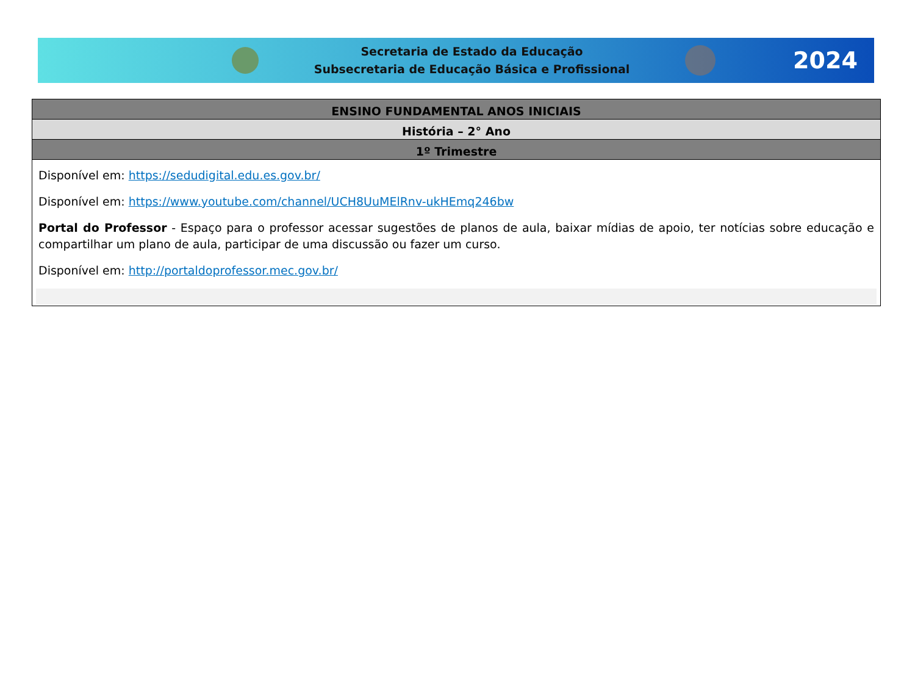Secretaria de Estado da Educação
Subsecretaria de Educação Básica e Profissional
2024
| ENSINO FUNDAMENTAL ANOS INICIAIS |
| --- |
| História – 2° Ano |
| 1º Trimestre |
| Disponível em: https://sedudigital.edu.es.gov.br/ Disponível em: https://www.youtube.com/channel/UCH8UuMElRnv-ukHEmq246bw Portal do Professor - Espaço para o professor acessar sugestões de planos de aula, baixar mídias de apoio, ter notícias sobre educação e compartilhar um plano de aula, participar de uma discussão ou fazer um curso. Disponível em: http://portaldoprofessor.mec.gov.br/ |